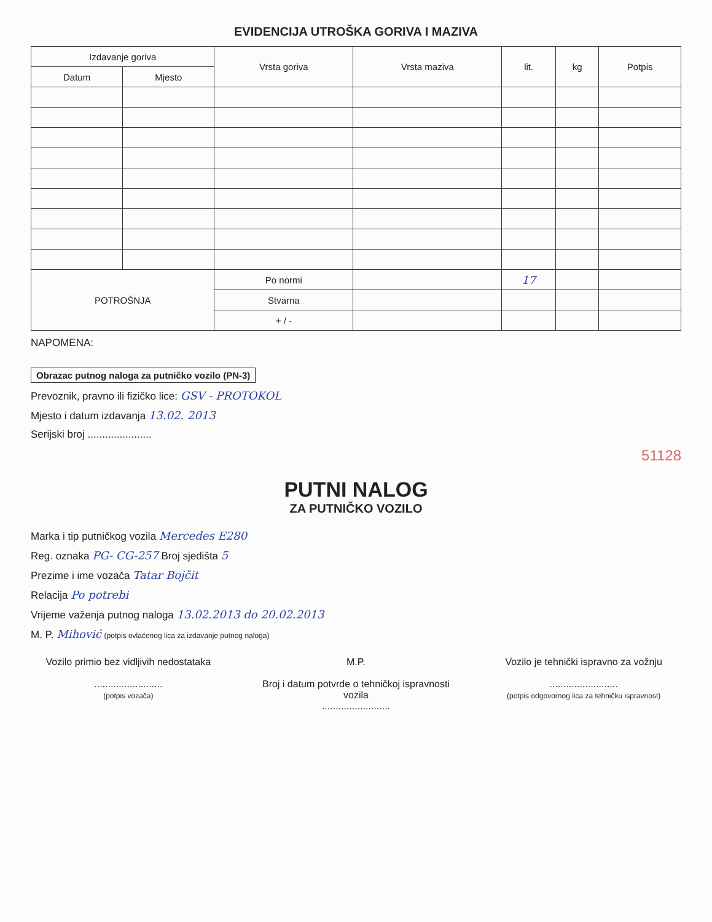EVIDENCIJA UTROŠKA GORIVA I MAZIVA
| Izdavanje goriva | | Vrsta goriva | Vrsta maziva | lit. | kg | Potpis |
| --- | --- | --- | --- | --- | --- | --- |
| Datum | Mjesto | | | | | |
| POTROŠNJA | | Po normi | | 17 | | |
| | | Stvarna | | | | |
| | | + / - | | | | |
NAPOMENA:
Obrazac putnog naloga za putničko vozilo (PN-3)
Prevoznik, pravno ili fizičko lice: GSV - PROTOKOL
Mjesto i datum izdavanja 13.02. 2013
Serijski broj ......................
51128
PUTNI NALOG
ZA PUTNIČKO VOZILO
Marka i tip putničkog vozila Mercedes E280
Reg. oznaka PG- CG-257 Broj sjedišta 5
Prezime i ime vozača Tatar Bojčit
Relacija Po potrebi
Vrijeme važenja putnog naloga 13.02.2013 do 20.02.2013
M. P. Mihović (potpis ovlaćenog lica za izdavanje putnog naloga)
Vozilo primio bez vidljivih nedostataka
.........................
(potpis vozača)
M.P.
Broj i datum potvrde o tehničkoj ispravnosti vozila
.........................
Vozilo je tehnički ispravno za vožnju
.........................
(potpis odgovornog lica za tehničku ispravnost)